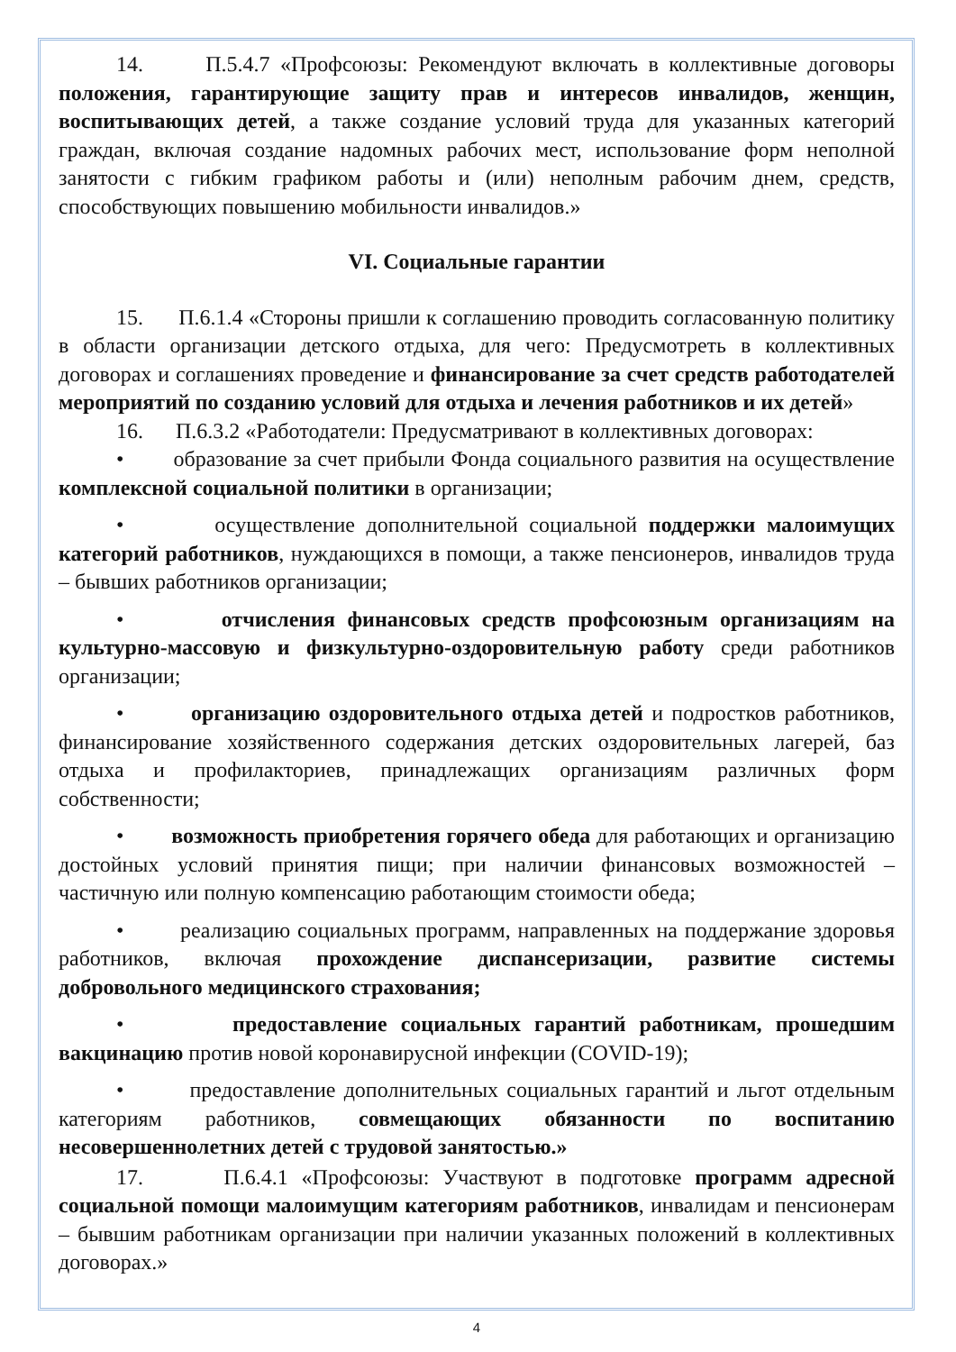14. П.5.4.7 «Профсоюзы: Рекомендуют включать в коллективные договоры положения, гарантирующие защиту прав и интересов инвалидов, женщин, воспитывающих детей, а также создание условий труда для указанных категорий граждан, включая создание надомных рабочих мест, использование форм неполной занятости с гибким графиком работы и (или) неполным рабочим днем, средств, способствующих повышению мобильности инвалидов.»
VI. Социальные гарантии
15. П.6.1.4 «Стороны пришли к соглашению проводить согласованную политику в области организации детского отдыха, для чего: Предусмотреть в коллективных договорах и соглашениях проведение и финансирование за счет средств работодателей мероприятий по созданию условий для отдыха и лечения работников и их детей»
16. П.6.3.2 «Работодатели: Предусматривают в коллективных договорах:
• образование за счет прибыли Фонда социального развития на осуществление комплексной социальной политики в организации;
• осуществление дополнительной социальной поддержки малоимущих категорий работников, нуждающихся в помощи, а также пенсионеров, инвалидов труда – бывших работников организации;
• отчисления финансовых средств профсоюзным организациям на культурно-массовую и физкультурно-оздоровительную работу среди работников организации;
• организацию оздоровительного отдыха детей и подростков работников, финансирование хозяйственного содержания детских оздоровительных лагерей, баз отдыха и профилакториев, принадлежащих организациям различных форм собственности;
• возможность приобретения горячего обеда для работающих и организацию достойных условий принятия пищи; при наличии финансовых возможностей – частичную или полную компенсацию работающим стоимости обеда;
• реализацию социальных программ, направленных на поддержание здоровья работников, включая прохождение диспансеризации, развитие системы добровольного медицинского страхования;
• предоставление социальных гарантий работникам, прошедшим вакцинацию против новой коронавирусной инфекции (COVID-19);
• предоставление дополнительных социальных гарантий и льгот отдельным категориям работников, совмещающих обязанности по воспитанию несовершеннолетних детей с трудовой занятостью.»
17. П.6.4.1 «Профсоюзы: Участвуют в подготовке программ адресной социальной помощи малоимущим категориям работников, инвалидам и пенсионерам – бывшим работникам организации при наличии указанных положений в коллективных договорах.»
4